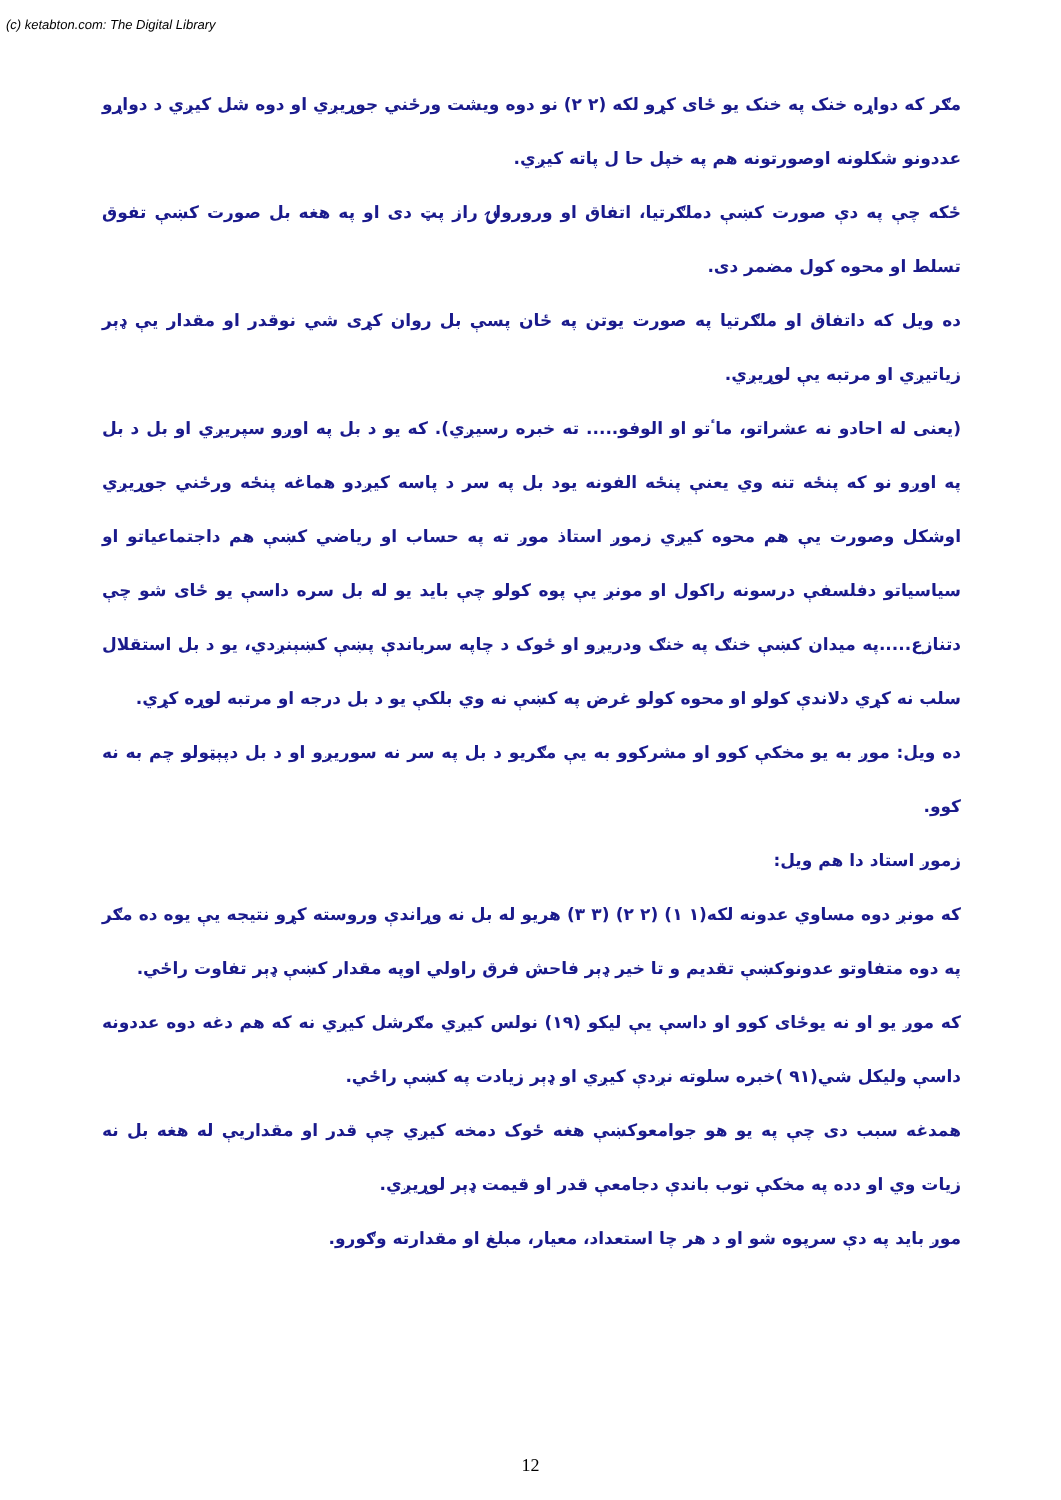(c) ketabton.com: The Digital Library
مګر که دواړه خنک په خنک یو ځای کړو لکه (۲ ۲) نو دوه ویشت ورځني جوړیږي او دوه شل کیږي د دواړو عددونو شکلونه اوصورتونه هم په خپل حا ل پاته کیږي.
ځکه چې په دې صورت کښې دملګرتیا، اتفاق او ورورولۍ راز پټ دی او په هغه بل صورت کښې تفوق تسلط او محوه کول مضمر دی.
ده ویل که داتفاق او ملګرتیا په صورت یوتن په ځان پسې بل روان کړی شي نوقدر او مقدار یې ډېر زیاتیږي او مرتبه یې لوړیږي.
(یعنی له احادو نه عشراتو، ماٴتو او الوفو..... ته خبره رسیږي). که یو د بل په اوږو سپریږي او بل د بل په اوږو نو که پنځه تنه وي یعنې پنځه الفونه یود بل په سر د پاسه کیږدو هماغه پنځه ورځني جوړیږي اوشکل وصورت یې هم محوه کیږي زموږ استاذ موږ ته په حساب او ریاضي کښې هم داجتماعیاتو او سیاسیاتو دفلسفې درسونه راکول او مونږ یې پوه کولو چې باید یو له بل سره داسې یو ځای شو چې دتنازع.....په میدان کښې خنګ په خنګ ودریږو او ځوک د چاپه سرباندې پښې کښېنږدي، یو د بل استقلال سلب نه کړي دلاندې کولو او محوه کولو غرض په کښې نه وي بلکې یو د بل درجه او مرتبه لوړه کړي.
ده ویل: موږ به یو مخکې کوو او مشرکوو به یې مګریو د بل په سر نه سوریږو او د بل دپېټولو چم به نه کوو.
زموږ استاد دا هم ویل:
که مونږ دوه مساوي عدونه لکه(۱ ۱) (۲ ۲) (۳ ۳) هریو له بل نه وړاندې وروسته کړو نتیجه یې یوه ده مګر په دوه متفاوتو عدونوکښې تقدیم و تا خیر ډېر فاحش فرق راولي اوپه مقدار کښې ډېر تفاوت راځي.
که موږ یو او نه یوځای کوو او داسې یې لیکو (۱۹) نولس کیږي مګرشل کیږي نه که هم دغه دوه عددونه داسې ولیکل شي(۹۱ )خبره سلوته نږدې کیږي او ډېر زیادت په کښې راځي.
همدغه سبب دی چې په یو هو جوامعوکښې هغه ځوک دمخه کیږي چې قدر او مقداریې له هغه بل نه زیات وي او دده په مخکې توب باندې دجامعې قدر او قیمت ډېر لوړیږي.
موږ باید په دې سرپوه شو او د هر چا استعداد، معیار، مبلغ او مقدارته وګورو.
12